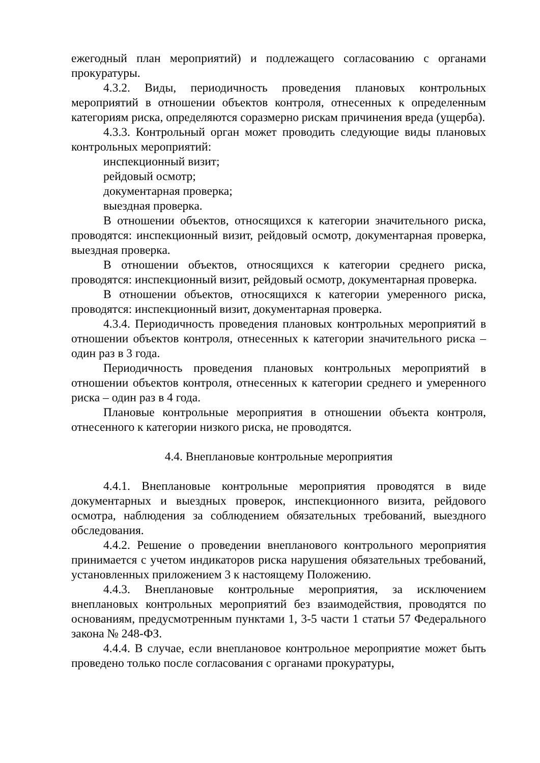ежегодный план мероприятий) и подлежащего согласованию с органами прокуратуры.
4.3.2. Виды, периодичность проведения плановых контрольных мероприятий в отношении объектов контроля, отнесенных к определенным категориям риска, определяются соразмерно рискам причинения вреда (ущерба).
4.3.3. Контрольный орган может проводить следующие виды плановых контрольных мероприятий:
инспекционный визит;
рейдовый осмотр;
документарная проверка;
выездная проверка.
В отношении объектов, относящихся к категории значительного риска, проводятся: инспекционный визит, рейдовый осмотр, документарная проверка, выездная проверка.
В отношении объектов, относящихся к категории среднего риска, проводятся: инспекционный визит, рейдовый осмотр, документарная проверка.
В отношении объектов, относящихся к категории умеренного риска, проводятся: инспекционный визит, документарная проверка.
4.3.4. Периодичность проведения плановых контрольных мероприятий в отношении объектов контроля, отнесенных к категории значительного риска – один раз в 3 года.
Периодичность проведения плановых контрольных мероприятий в отношении объектов контроля, отнесенных к категории среднего и умеренного риска – один раз в 4 года.
Плановые контрольные мероприятия в отношении объекта контроля, отнесенного к категории низкого риска, не проводятся.
4.4. Внеплановые контрольные мероприятия
4.4.1. Внеплановые контрольные мероприятия проводятся в виде документарных и выездных проверок, инспекционного визита, рейдового осмотра, наблюдения за соблюдением обязательных требований, выездного обследования.
4.4.2. Решение о проведении внепланового контрольного мероприятия принимается с учетом индикаторов риска нарушения обязательных требований, установленных приложением 3 к настоящему Положению.
4.4.3. Внеплановые контрольные мероприятия, за исключением внеплановых контрольных мероприятий без взаимодействия, проводятся по основаниям, предусмотренным пунктами 1, 3-5 части 1 статьи 57 Федерального закона № 248-ФЗ.
4.4.4. В случае, если внеплановое контрольное мероприятие может быть проведено только после согласования с органами прокуратуры,